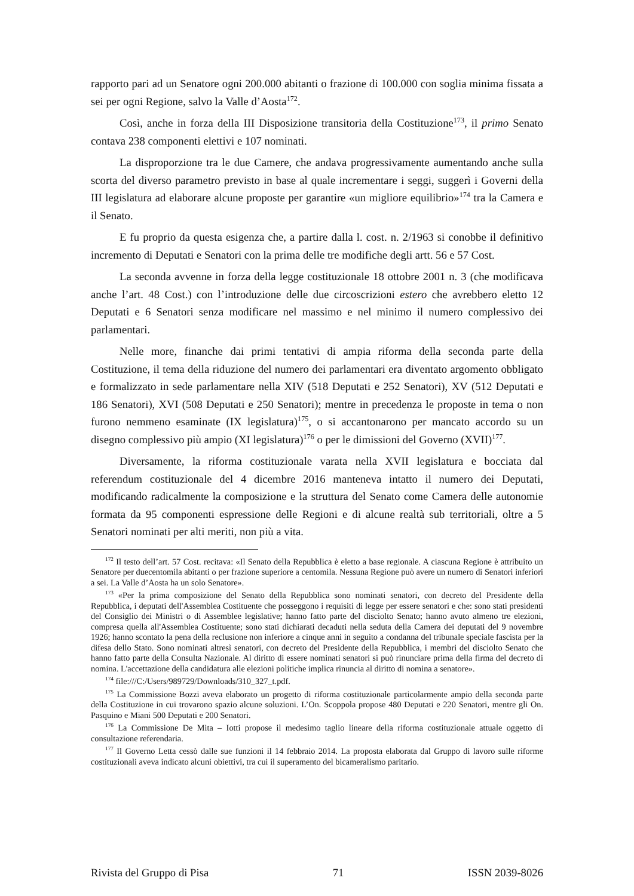rapporto pari ad un Senatore ogni 200.000 abitanti o frazione di 100.000 con soglia minima fissata a sei per ogni Regione, salvo la Valle d’Aosta<sup>172</sup>.
Così, anche in forza della III Disposizione transitoria della Costituzione<sup>173</sup>, il primo Senato contava 238 componenti elettivi e 107 nominati.
La disproporzione tra le due Camere, che andava progressivamente aumentando anche sulla scorta del diverso parametro previsto in base al quale incrementare i seggi, suggerì i Governi della III legislatura ad elaborare alcune proposte per garantire «un migliore equilibrio»<sup>174</sup> tra la Camera e il Senato.
E fu proprio da questa esigenza che, a partire dalla l. cost. n. 2/1963 si conobbe il definitivo incremento di Deputati e Senatori con la prima delle tre modifiche degli artt. 56 e 57 Cost.
La seconda avvenne in forza della legge costituzionale 18 ottobre 2001 n. 3 (che modificava anche l’art. 48 Cost.) con l’introduzione delle due circoscrizioni estero che avrebbero eletto 12 Deputati e 6 Senatori senza modificare nel massimo e nel minimo il numero complessivo dei parlamentari.
Nelle more, finanche dai primi tentativi di ampia riforma della seconda parte della Costituzione, il tema della riduzione del numero dei parlamentari era diventato argomento obbligato e formalizzato in sede parlamentare nella XIV (518 Deputati e 252 Senatori), XV (512 Deputati e 186 Senatori), XVI (508 Deputati e 250 Senatori); mentre in precedenza le proposte in tema o non furono nemmeno esaminate (IX legislatura)<sup>175</sup>, o si accantonarono per mancato accordo su un disegno complessivo più ampio (XI legislatura)<sup>176</sup> o per le dimissioni del Governo (XVII)<sup>177</sup>.
Diversamente, la riforma costituzionale varata nella XVII legislatura e bocciata dal referendum costituzionale del 4 dicembre 2016 manteneva intatto il numero dei Deputati, modificando radicalmente la composizione e la struttura del Senato come Camera delle autonomie formata da 95 componenti espressione delle Regioni e di alcune realtà sub territoriali, oltre a 5 Senatori nominati per alti meriti, non più a vita.
<sup>172</sup> Il testo dell’art. 57 Cost. recitava: «Il Senato della Repubblica è eletto a base regionale. A ciascuna Regione è attribuito un Senatore per duecentomila abitanti o per frazione superiore a centomila. Nessuna Regione può avere un numero di Senatori inferiori a sei. La Valle d’Aosta ha un solo Senatore».
<sup>173</sup> «Per la prima composizione del Senato della Repubblica sono nominati senatori, con decreto del Presidente della Repubblica, i deputati dell'Assemblea Costituente che posseggono i requisiti di legge per essere senatori e che: sono stati presidenti del Consiglio dei Ministri o di Assemblee legislative; hanno fatto parte del disciolto Senato; hanno avuto almeno tre elezioni, compresa quella all'Assemblea Costituente; sono stati dichiarati decaduti nella seduta della Camera dei deputati del 9 novembre 1926; hanno scontato la pena della reclusione non inferiore a cinque anni in seguito a condanna del tribunale speciale fascista per la difesa dello Stato. Sono nominati altresì senatori, con decreto del Presidente della Repubblica, i membri del disciolto Senato che hanno fatto parte della Consulta Nazionale. Al diritto di essere nominati senatori si può rinunciare prima della firma del decreto di nomina. L'accettazione della candidatura alle elezioni politiche implica rinuncia al diritto di nomina a senatore».
<sup>174</sup> file:///C:/Users/989729/Downloads/310_327_t.pdf.
<sup>175</sup> La Commissione Bozzi aveva elaborato un progetto di riforma costituzionale particolarmente ampio della seconda parte della Costituzione in cui trovarono spazio alcune soluzioni. L’On. Scoppola propose 480 Deputati e 220 Senatori, mentre gli On. Pasquino e Miani 500 Deputati e 200 Senatori.
<sup>176</sup> La Commissione De Mita – Iotti propose il medesimo taglio lineare della riforma costituzionale attuale oggetto di consultazione referendaria.
<sup>177</sup> Il Governo Letta cessò dalle sue funzioni il 14 febbraio 2014. La proposta elaborata dal Gruppo di lavoro sulle riforme costituzionali aveva indicato alcuni obiettivi, tra cui il superamento del bicameralismo paritario.
Rivista del Gruppo di Pisa 71 ISSN 2039-8026